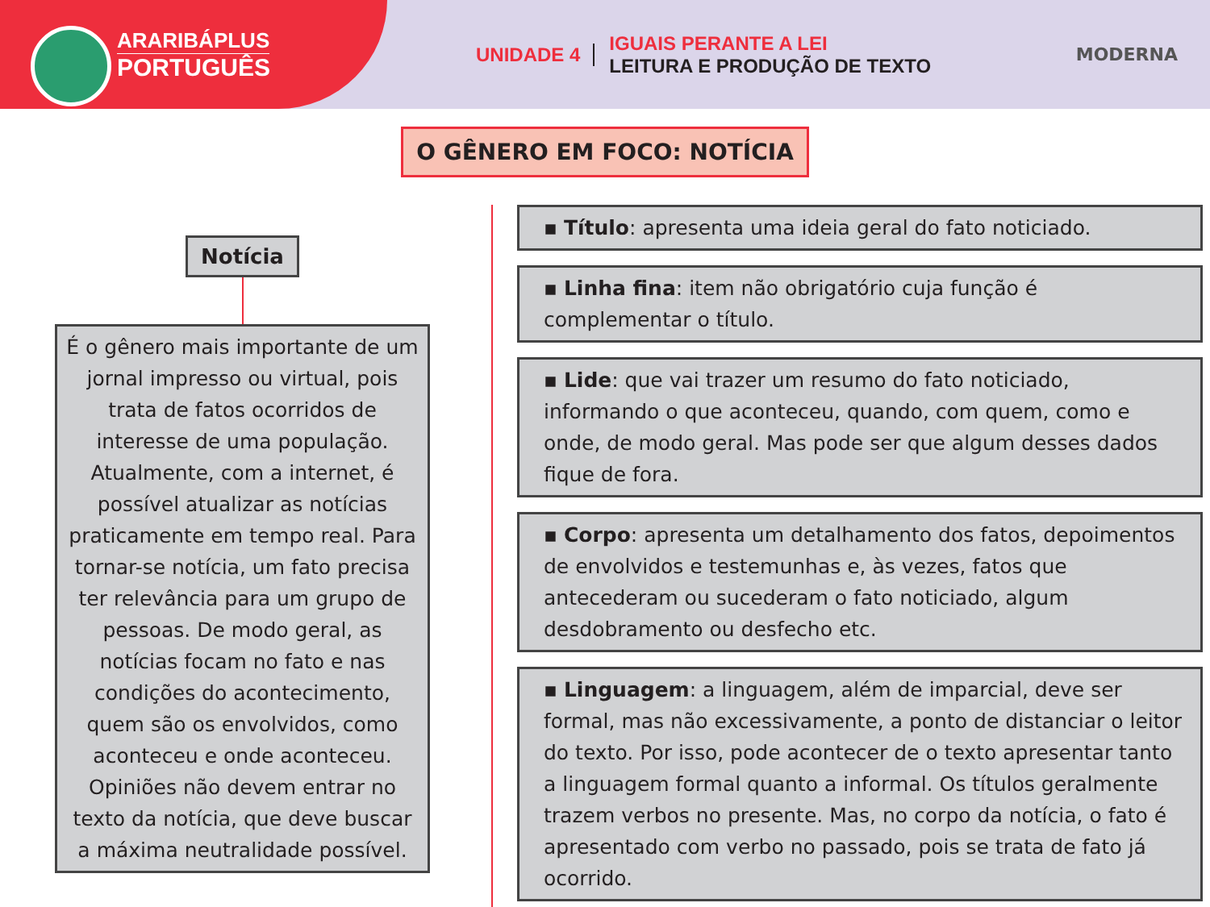ARARIBÁPLUS
PORTUGUÊS
UNIDADE 4
IGUAIS PERANTE A LEI
LEITURA E PRODUÇÃO DE TEXTO
MODERNA
O GÊNERO EM FOCO: NOTÍCIA
Notícia
É o gênero mais importante de um jornal impresso ou virtual, pois trata de fatos ocorridos de interesse de uma população. Atualmente, com a internet, é possível atualizar as notícias praticamente em tempo real. Para tornar-se notícia, um fato precisa ter relevância para um grupo de pessoas. De modo geral, as notícias focam no fato e nas condições do acontecimento, quem são os envolvidos, como aconteceu e onde aconteceu. Opiniões não devem entrar no texto da notícia, que deve buscar a máxima neutralidade possível.
▪ Título: apresenta uma ideia geral do fato noticiado.
▪ Linha fina: item não obrigatório cuja função é complementar o título.
▪ Lide: que vai trazer um resumo do fato noticiado, informando o que aconteceu, quando, com quem, como e onde, de modo geral. Mas pode ser que algum desses dados fique de fora.
▪ Corpo: apresenta um detalhamento dos fatos, depoimentos de envolvidos e testemunhas e, às vezes, fatos que antecederam ou sucederam o fato noticiado, algum desdobramento ou desfecho etc.
▪ Linguagem: a linguagem, além de imparcial, deve ser formal, mas não excessivamente, a ponto de distanciar o leitor do texto. Por isso, pode acontecer de o texto apresentar tanto a linguagem formal quanto a informal. Os títulos geralmente trazem verbos no presente. Mas, no corpo da notícia, o fato é apresentado com verbo no passado, pois se trata de fato já ocorrido.